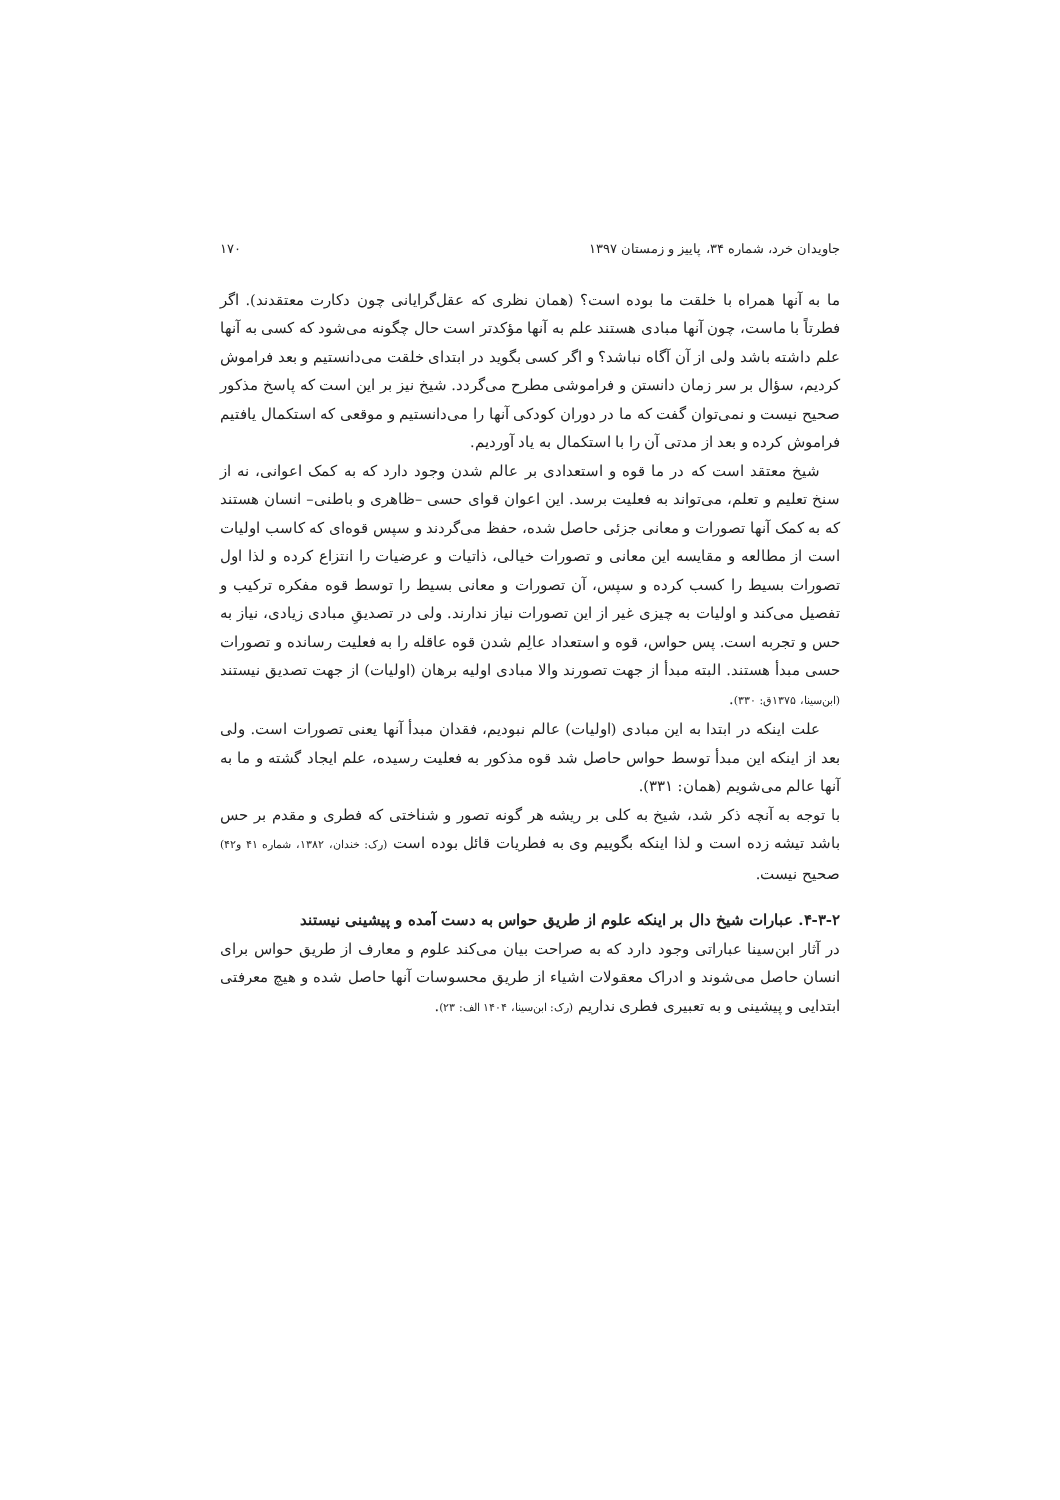جاویدان خرد، شماره ۳۴، پاییز و زمستان ۱۳۹۷ ۱۷۰
ما به آنها همراه با خلقت ما بوده است؟ (همان نظری که عقل‌گرایانی چون دکارت معتقدند). اگر فطرتاً با ماست، چون آنها مبادی هستند علم به آنها مؤکدتر است حال چگونه می‌شود که کسی به آنها علم داشته باشد ولی از آن آگاه نباشد؟ و اگر کسی بگوید در ابتدای خلقت می‌دانستیم و بعد فراموش کردیم، سؤال بر سر زمان دانستن و فراموشی مطرح می‌گردد. شیخ نیز بر این است که پاسخ مذکور صحیح نیست و نمی‌توان گفت که ما در دوران کودکی آنها را می‌دانستیم و موقعی که استکمال یافتیم فراموش کرده و بعد از مدتی آن را با استکمال به یاد آوردیم.
شیخ معتقد است که در ما قوه و استعدادی بر عالم شدن وجود دارد که به کمک اعوانی، نه از سنخ تعلیم و تعلم، می‌تواند به فعلیت برسد. این اعوان قوای حسی –ظاهری و باطنی– انسان هستند که به کمک آنها تصورات و معانی جزئی حاصل شده، حفظ می‌گردند و سپس قوه‌ای که کاسب اولیات است از مطالعه و مقایسه این معانی و تصورات خیالی، ذاتیات و عرضیات را انتزاع کرده و لذا اول تصورات بسیط را کسب کرده و سپس، آن تصورات و معانی بسیط را توسط قوه مفکره ترکیب و تفصیل می‌کند و اولیات به چیزی غیر از این تصورات نیاز ندارند. ولی در تصدیقِ مبادی زیادی، نیاز به حس و تجربه است. پس حواس، قوه و استعداد عالِم شدن قوه عاقله را به فعلیت رسانده و تصورات حسی مبدأ هستند. البته مبدأ از جهت تصورند والا مبادی اولیه برهان (اولیات) از جهت تصدیق نیستند (ابن‌سینا، ۱۳۷۵ق: ۳۳۰).
علت اینکه در ابتدا به این مبادی (اولیات) عالم نبودیم، فقدان مبدأ آنها یعنی تصورات است. ولی بعد از اینکه این مبدأ توسط حواس حاصل شد قوه مذکور به فعلیت رسیده، علم ایجاد گشته و ما به آنها عالم می‌شویم (همان: ۳۳۱).
با توجه به آنچه ذکر شد، شیخ به کلی بر ریشه هر گونه تصور و شناختی که فطری و مقدم بر حس باشد تیشه زده است و لذا اینکه بگوییم وی به فطریات قائل بوده است (رک: خندان، ۱۳۸۲، شماره ۴۱ و۴۲) صحیح نیست.
۴-۳-۲. عبارات شیخ دال بر اینکه علوم از طریق حواس به دست آمده و پیشینی نیستند
در آثار ابن‌سینا عباراتی وجود دارد که به صراحت بیان می‌کند علوم و معارف از طریق حواس برای انسان حاصل می‌شوند و ادراک معقولات اشیاء از طریق محسوسات آنها حاصل شده و هیچ معرفتی ابتدایی و پیشینی و به تعبیری فطری نداریم (رک: ابن‌سینا، ۱۴۰۴ الف: ۲۳).